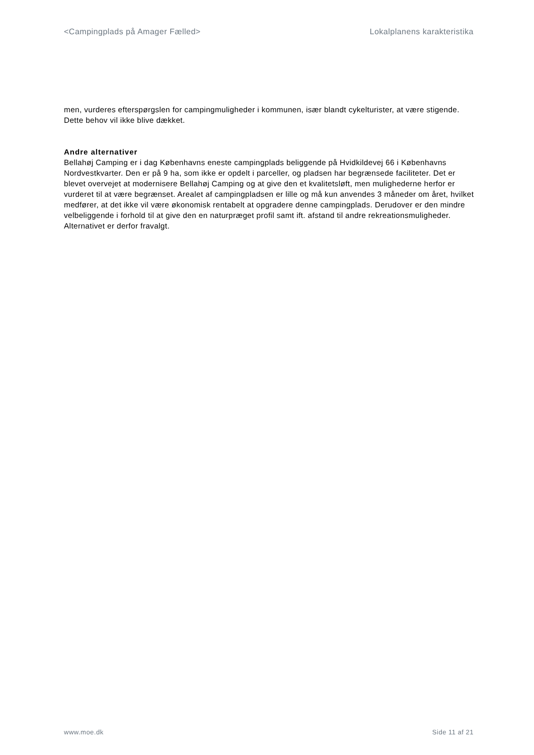<Campingplads på Amager Fælled> Lokalplanens karakteristika
men, vurderes efterspørgslen for campingmuligheder i kommunen, især blandt cykelturister, at være stigende. Dette behov vil ikke blive dækket.
Andre alternativer
Bellahøj Camping er i dag Københavns eneste campingplads beliggende på Hvidkildevej 66 i Københavns Nordvestkvarter. Den er på 9 ha, som ikke er opdelt i parceller, og pladsen har begrænsede faciliteter. Det er blevet overvejet at modernisere Bellahøj Camping og at give den et kvalitetsløft, men mulighederne herfor er vurderet til at være begrænset. Arealet af campingpladsen er lille og må kun anvendes 3 måneder om året, hvilket medfører, at det ikke vil være økonomisk rentabelt at opgradere denne campingplads. Derudover er den mindre velbeliggende i forhold til at give den en naturpræget profil samt ift. afstand til andre rekreationsmuligheder. Alternativet er derfor fravalgt.
www.moe.dk Side 11 af 21